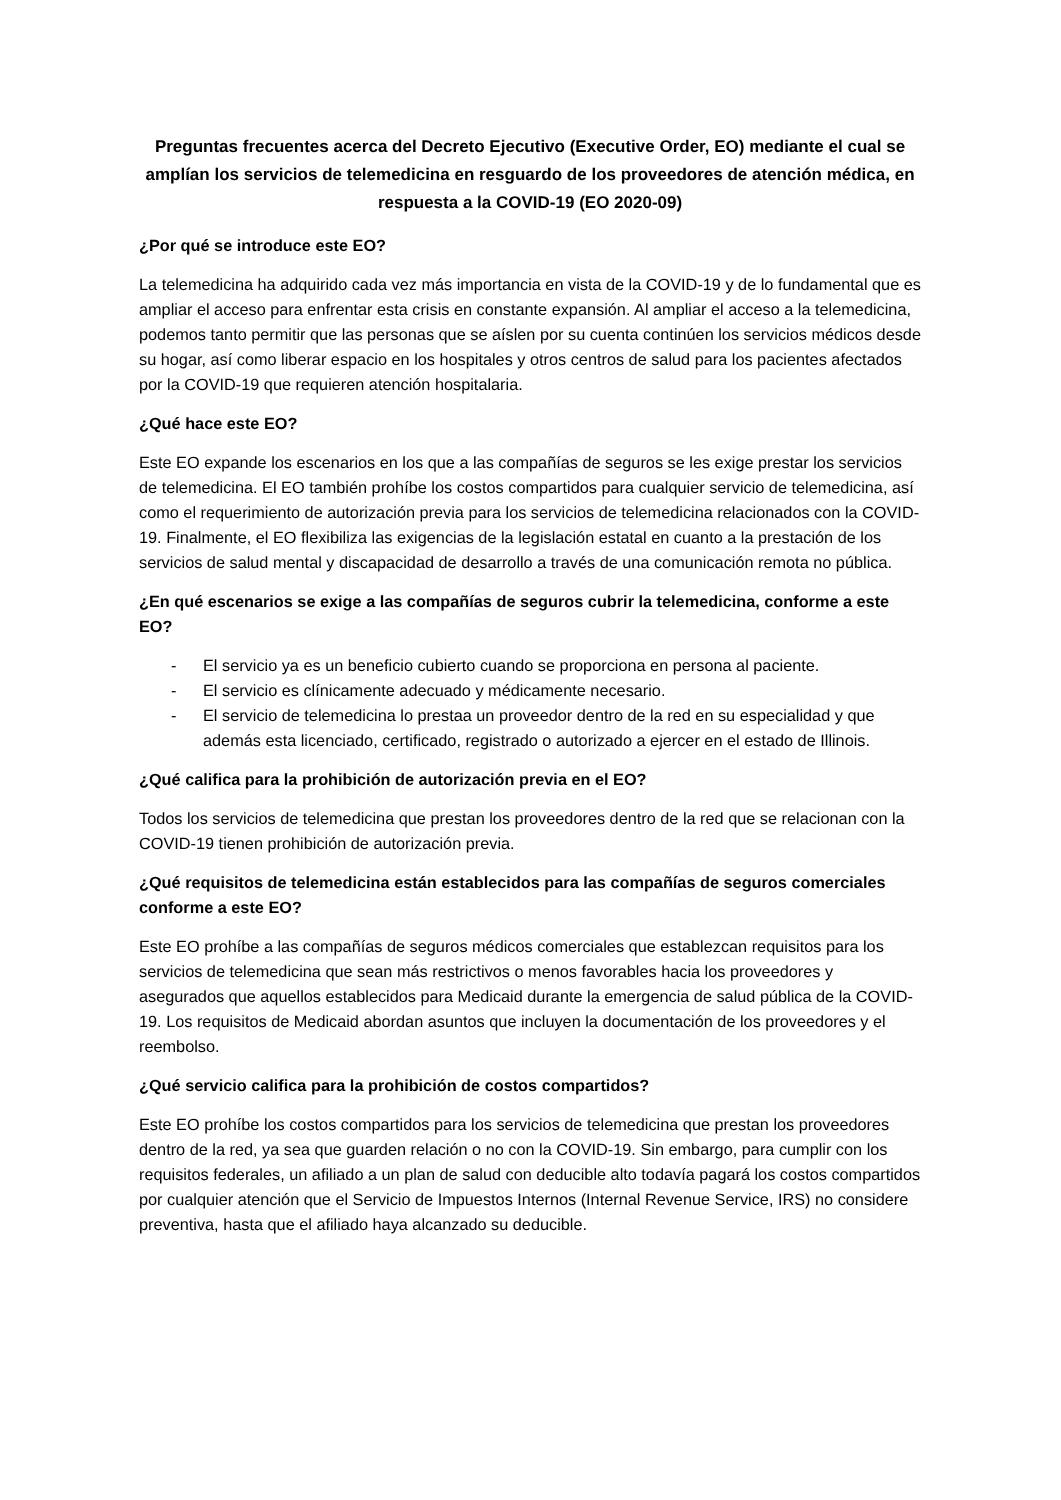Preguntas frecuentes acerca del Decreto Ejecutivo (Executive Order, EO) mediante el cual se amplían los servicios de telemedicina en resguardo de los proveedores de atención médica, en respuesta a la COVID-19 (EO 2020-09)
¿Por qué se introduce este EO?
La telemedicina ha adquirido cada vez más importancia en vista de la COVID-19 y de lo fundamental que es ampliar el acceso para enfrentar esta crisis en constante expansión. Al ampliar el acceso a la telemedicina, podemos tanto permitir que las personas que se aíslen por su cuenta continúen los servicios médicos desde su hogar, así como liberar espacio en los hospitales y otros centros de salud para los pacientes afectados por la COVID-19 que requieren atención hospitalaria.
¿Qué hace este EO?
Este EO expande los escenarios en los que a las compañías de seguros se les exige prestar los servicios de telemedicina. El EO también prohíbe los costos compartidos para cualquier servicio de telemedicina, así como el requerimiento de autorización previa para los servicios de telemedicina relacionados con la COVID-19. Finalmente, el EO flexibiliza las exigencias de la legislación estatal en cuanto a la prestación de los servicios de salud mental y discapacidad de desarrollo a través de una comunicación remota no pública.
¿En qué escenarios se exige a las compañías de seguros cubrir la telemedicina, conforme a este EO?
- El servicio ya es un beneficio cubierto cuando se proporciona en persona al paciente.
- El servicio es clínicamente adecuado y médicamente necesario.
- El servicio de telemedicina lo prestaa un proveedor dentro de la red en su especialidad y que además esta licenciado, certificado, registrado o autorizado a ejercer en el estado de Illinois.
¿Qué califica para la prohibición de autorización previa en el EO?
Todos los servicios de telemedicina que prestan los proveedores dentro de la red que se relacionan con la COVID-19 tienen prohibición de autorización previa.
¿Qué requisitos de telemedicina están establecidos para las compañías de seguros comerciales conforme a este EO?
Este EO prohíbe a las compañías de seguros médicos comerciales que establezcan requisitos para los servicios de telemedicina que sean más restrictivos o menos favorables hacia los proveedores y asegurados que aquellos establecidos para Medicaid durante la emergencia de salud pública de la COVID-19. Los requisitos de Medicaid abordan asuntos que incluyen la documentación de los proveedores y el reembolso.
¿Qué servicio califica para la prohibición de costos compartidos?
Este EO prohíbe los costos compartidos para los servicios de telemedicina que prestan los proveedores dentro de la red, ya sea que guarden relación o no con la COVID-19. Sin embargo, para cumplir con los requisitos federales, un afiliado a un plan de salud con deducible alto todavía pagará los costos compartidos por cualquier atención que el Servicio de Impuestos Internos (Internal Revenue Service, IRS) no considere preventiva, hasta que el afiliado haya alcanzado su deducible.